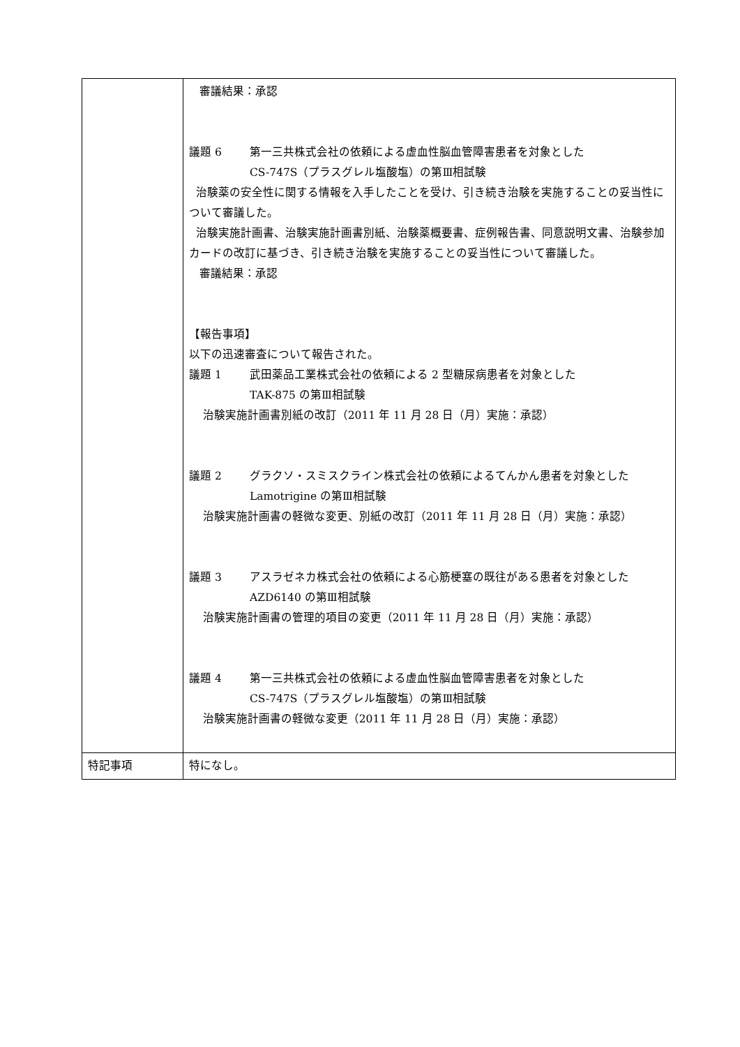| | 審議結果：承認 議題 6 第一三共株式会社の依頼による虚血性脳血管障害患者を対象とした CS-747S（プラスグレル塩酸塩）の第Ⅲ相試験 治験薬の安全性に関する情報を入手したことを受け、引き続き治験を実施することの妥当性について審議した。 治験実施計画書、治験実施計画書別紙、治験薬概要書、症例報告書、同意説明文書、治験参加カードの改訂に基づき、引き続き治験を実施することの妥当性について審議した。 審議結果：承認 【報告事項】 以下の迅速審査について報告された。 議題 1 武田薬品工業株式会社の依頼による 2 型糖尿病患者を対象とした TAK-875 の第Ⅲ相試験 治験実施計画書別紙の改訂（2011 年 11 月 28 日（月）実施：承認） 議題 2 グラクソ・スミスクライン株式会社の依頼によるてんかん患者を対象とした Lamotrigine の第Ⅲ相試験 治験実施計画書の軽微な変更、別紙の改訂（2011 年 11 月 28 日（月）実施：承認） 議題 3 アスラゼネカ株式会社の依頼による心筋梗塞の既往がある患者を対象とした AZD6140 の第Ⅲ相試験 治験実施計画書の管理的項目の変更（2011 年 11 月 28 日（月）実施：承認） 議題 4 第一三共株式会社の依頼による虚血性脳血管障害患者を対象とした CS-747S（プラスグレル塩酸塩）の第Ⅲ相試験 治験実施計画書の軽微な変更（2011 年 11 月 28 日（月）実施：承認） |
| 特記事項 | 特になし。 |